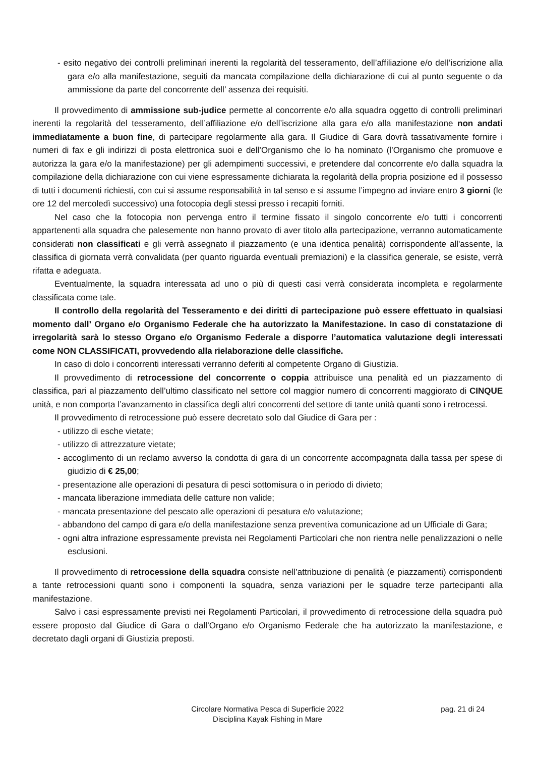- esito negativo dei controlli preliminari inerenti la regolarità del tesseramento, dell’affiliazione e/o dell’iscrizione alla gara e/o alla manifestazione, seguiti da mancata compilazione della dichiarazione di cui al punto seguente o da ammissione da parte del concorrente dell’ assenza dei requisiti.
Il provvedimento di ammissione sub-judice permette al concorrente e/o alla squadra oggetto di controlli preliminari inerenti la regolarità del tesseramento, dell’affiliazione e/o dell’iscrizione alla gara e/o alla manifestazione non andati immediatamente a buon fine, di partecipare regolarmente alla gara. Il Giudice di Gara dovrà tassativamente fornire i numeri di fax e gli indirizzi di posta elettronica suoi e dell’Organismo che lo ha nominato (l’Organismo che promuove e autorizza la gara e/o la manifestazione) per gli adempimenti successivi, e pretendere dal concorrente e/o dalla squadra la compilazione della dichiarazione con cui viene espressamente dichiarata la regolarità della propria posizione ed il possesso di tutti i documenti richiesti, con cui si assume responsabilità in tal senso e si assume l’impegno ad inviare entro 3 giorni (le ore 12 del mercoledì successivo) una fotocopia degli stessi presso i recapiti forniti.
Nel caso che la fotocopia non pervenga entro il termine fissato il singolo concorrente e/o tutti i concorrenti appartenenti alla squadra che palesemente non hanno provato di aver titolo alla partecipazione, verranno automaticamente considerati non classificati e gli verrà assegnato il piazzamento (e una identica penalità) corrispondente all'assente, la classifica di giornata verrà convalidata (per quanto riguarda eventuali premiazioni) e la classifica generale, se esiste, verrà rifatta e adeguata.
Eventualmente, la squadra interessata ad uno o più di questi casi verrà considerata incompleta e regolarmente classificata come tale.
Il controllo della regolarità del Tesseramento e dei diritti di partecipazione può essere effettuato in qualsiasi momento dall’ Organo e/o Organismo Federale che ha autorizzato la Manifestazione. In caso di constatazione di irregolarità sarà lo stesso Organo e/o Organismo Federale a disporre l’automatica valutazione degli interessati come NON CLASSIFICATI, provvedendo alla rielaborazione delle classifiche.
In caso di dolo i concorrenti interessati verranno deferiti al competente Organo di Giustizia.
Il provvedimento di retrocessione del concorrente o coppia attribuisce una penalità ed un piazzamento di classifica, pari al piazzamento dell’ultimo classificato nel settore col maggior numero di concorrenti maggiorato di CINQUE unità, e non comporta l’avanzamento in classifica degli altri concorrenti del settore di tante unità quanti sono i retrocessi.
Il provvedimento di retrocessione può essere decretato solo dal Giudice di Gara per :
- utilizzo di esche vietate;
- utilizzo di attrezzature vietate;
- accoglimento di un reclamo avverso la condotta di gara di un concorrente accompagnata dalla tassa per spese di giudizio di € 25,00;
- presentazione alle operazioni di pesatura di pesci sottomisura o in periodo di divieto;
- mancata liberazione immediata delle catture non valide;
- mancata presentazione del pescato alle operazioni di pesatura e/o valutazione;
- abbandono del campo di gara e/o della manifestazione senza preventiva comunicazione ad un Ufficiale di Gara;
- ogni altra infrazione espressamente prevista nei Regolamenti Particolari che non rientra nelle penalizzazioni o nelle esclusioni.
Il provvedimento di retrocessione della squadra consiste nell’attribuzione di penalità (e piazzamenti) corrispondenti a tante retrocessioni quanti sono i componenti la squadra, senza variazioni per le squadre terze partecipanti alla manifestazione.
Salvo i casi espressamente previsti nei Regolamenti Particolari, il provvedimento di retrocessione della squadra può essere proposto dal Giudice di Gara o dall’Organo e/o Organismo Federale che ha autorizzato la manifestazione, e decretato dagli organi di Giustizia preposti.
Circolare Normativa Pesca di Superficie 2022
Disciplina Kayak Fishing in Mare
pag. 21 di 24